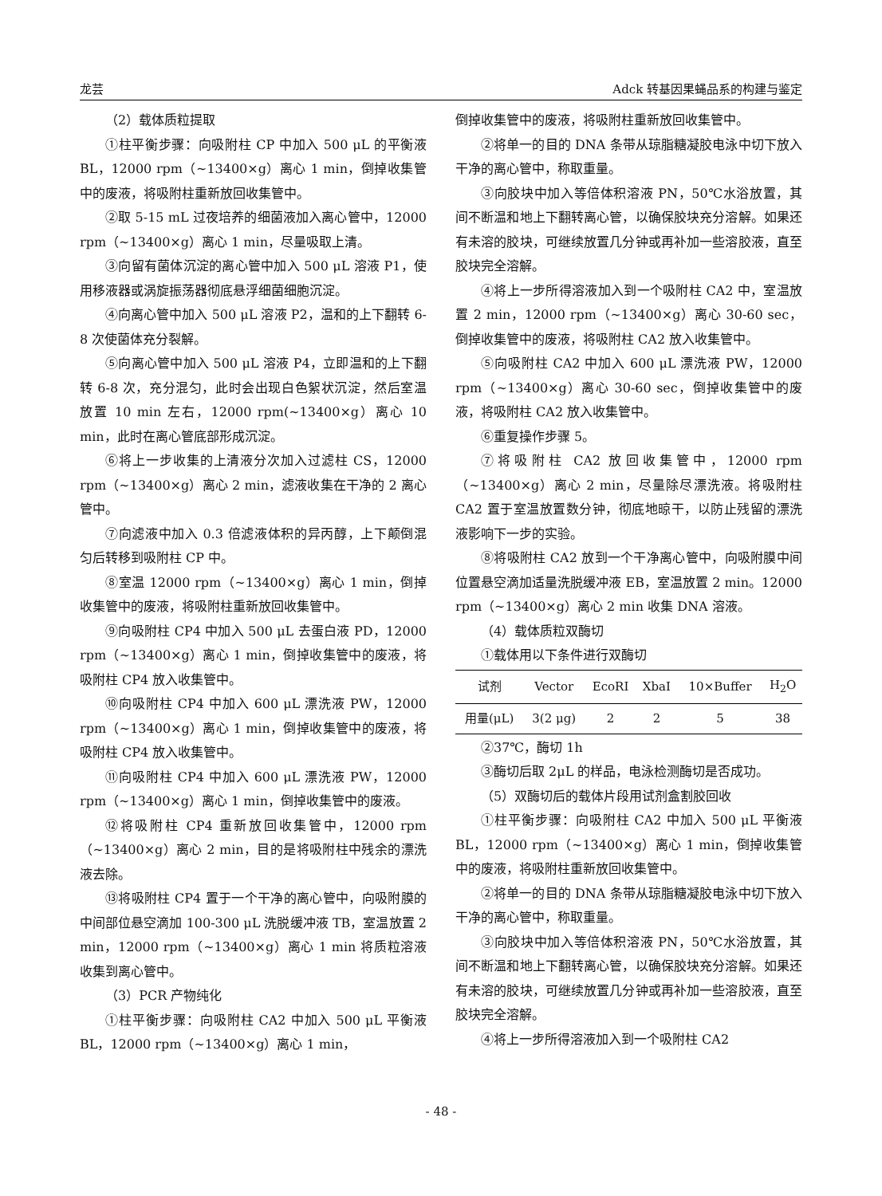龙芸 Adck 转基因果蝇品系的构建与鉴定
（2）载体质粒提取
①柱平衡步骤：向吸附柱 CP 中加入 500 μL 的平衡液 BL，12000 rpm（~13400×g）离心 1 min，倒掉收集管中的废液，将吸附柱重新放回收集管中。
②取 5-15 mL 过夜培养的细菌液加入离心管中，12000 rpm（~13400×g）离心 1 min，尽量吸取上清。
③向留有菌体沉淀的离心管中加入 500 μL 溶液 P1，使用移液器或涡旋振荡器彻底悬浮细菌细胞沉淀。
④向离心管中加入 500 μL 溶液 P2，温和的上下翻转 6-8 次使菌体充分裂解。
⑤向离心管中加入 500 μL 溶液 P4，立即温和的上下翻转 6-8 次，充分混匀，此时会出现白色絮状沉淀，然后室温放置 10 min 左右，12000 rpm(~13400×g）离心 10 min，此时在离心管底部形成沉淀。
⑥将上一步收集的上清液分次加入过滤柱 CS，12000 rpm（~13400×g）离心 2 min，滤液收集在干净的 2 离心管中。
⑦向滤液中加入 0.3 倍滤液体积的异丙醇，上下颠倒混匀后转移到吸附柱 CP 中。
⑧室温 12000 rpm（~13400×g）离心 1 min，倒掉收集管中的废液，将吸附柱重新放回收集管中。
⑨向吸附柱 CP4 中加入 500 μL 去蛋白液 PD，12000 rpm（~13400×g）离心 1 min，倒掉收集管中的废液，将吸附柱 CP4 放入收集管中。
⑩向吸附柱 CP4 中加入 600 μL 漂洗液 PW，12000 rpm（~13400×g）离心 1 min，倒掉收集管中的废液，将吸附柱 CP4 放入收集管中。
⑪向吸附柱 CP4 中加入 600 μL 漂洗液 PW，12000 rpm（~13400×g）离心 1 min，倒掉收集管中的废液。
⑫将吸附柱 CP4 重新放回收集管中，12000 rpm（~13400×g）离心 2 min，目的是将吸附柱中残余的漂洗液去除。
⑬将吸附柱 CP4 置于一个干净的离心管中，向吸附膜的中间部位悬空滴加 100-300 μL 洗脱缓冲液 TB，室温放置 2 min，12000 rpm（~13400×g）离心 1 min 将质粒溶液收集到离心管中。
（3）PCR 产物纯化
①柱平衡步骤：向吸附柱 CA2 中加入 500 μL 平衡液 BL，12000 rpm（~13400×g）离心 1 min，
倒掉收集管中的废液，将吸附柱重新放回收集管中。
②将单一的目的 DNA 条带从琼脂糖凝胶电泳中切下放入干净的离心管中，称取重量。
③向胶块中加入等倍体积溶液 PN，50℃水浴放置，其间不断温和地上下翻转离心管，以确保胶块充分溶解。如果还有未溶的胶块，可继续放置几分钟或再补加一些溶胶液，直至胶块完全溶解。
④将上一步所得溶液加入到一个吸附柱 CA2 中，室温放置 2 min，12000 rpm（~13400×g）离心 30-60 sec，倒掉收集管中的废液，将吸附柱 CA2 放入收集管中。
⑤向吸附柱 CA2 中加入 600 μL 漂洗液 PW，12000 rpm（~13400×g）离心 30-60 sec，倒掉收集管中的废液，将吸附柱 CA2 放入收集管中。
⑥重复操作步骤 5。
⑦将吸附柱 CA2 放回收集管中，12000 rpm（~13400×g）离心 2 min，尽量除尽漂洗液。将吸附柱 CA2 置于室温放置数分钟，彻底地晾干，以防止残留的漂洗液影响下一步的实验。
⑧将吸附柱 CA2 放到一个干净离心管中，向吸附膜中间位置悬空滴加适量洗脱缓冲液 EB，室温放置 2 min。12000 rpm（~13400×g）离心 2 min 收集 DNA 溶液。
（4）载体质粒双酶切
①载体用以下条件进行双酶切
| 试剂 | Vector | EcoRⅠ | XbaⅠ | 10×Buffer | H<sub>2</sub>O |
| --- | --- | --- | --- | --- | --- |
| 用量(μL) | 3(2 μg) | 2 | 2 | 5 | 38 |
②37℃，酶切 1h
③酶切后取 2μL 的样品，电泳检测酶切是否成功。
（5）双酶切后的载体片段用试剂盒割胶回收
①柱平衡步骤：向吸附柱 CA2 中加入 500 μL 平衡液 BL，12000 rpm（~13400×g）离心 1 min，倒掉收集管中的废液，将吸附柱重新放回收集管中。
②将单一的目的 DNA 条带从琼脂糖凝胶电泳中切下放入干净的离心管中，称取重量。
③向胶块中加入等倍体积溶液 PN，50℃水浴放置，其间不断温和地上下翻转离心管，以确保胶块充分溶解。如果还有未溶的胶块，可继续放置几分钟或再补加一些溶胶液，直至胶块完全溶解。
④将上一步所得溶液加入到一个吸附柱 CA2
- 48 -